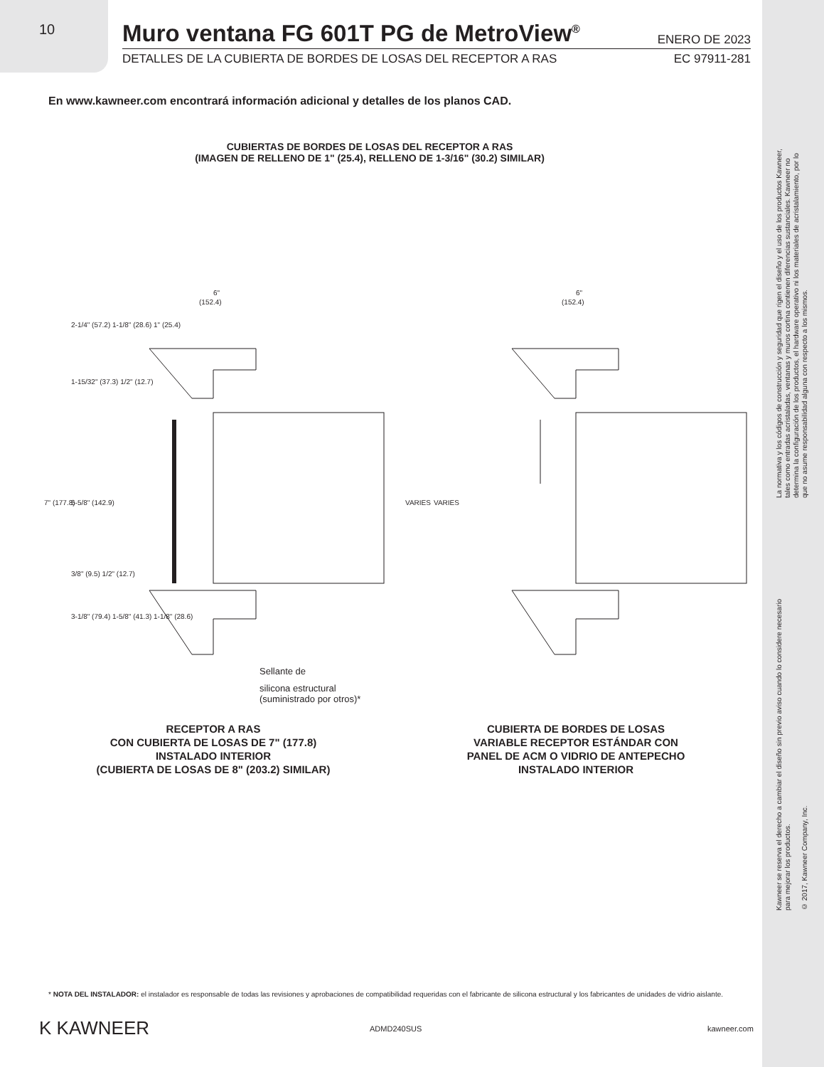10
Muro ventana FG 601T PG de MetroView<sup>®</sup>
ENERO DE 2023
DETALLES DE LA CUBIERTA DE BORDES DE LOSAS DEL RECEPTOR A RAS EC 97911-281
En www.kawneer.com encontrará información adicional y detalles de los planos CAD.
CUBIERTAS DE BORDES DE LOSAS DEL RECEPTOR A RAS
(IMAGEN DE RELLENO DE 1" (25.4), RELLENO DE 1-3/16" (30.2) SIMILAR)
6"
(152.4)
6"
(152.4)
7" (177.8)
5-5/8" (142.9)
VARIES
VARIES
1-15/32" (37.3) 1/2" (12.7)
2-1/4" (57.2) 1-1/8" (28.6) 1" (25.4)
3/8" (9.5) 1/2" (12.7)
3-1/8" (79.4) 1-5/8" (41.3) 1-1/8" (28.6)
Sellante de
silicona estructural
(suministrado por otros)*
RECEPTOR A RAS
CON CUBIERTA DE LOSAS DE 7" (177.8)
INSTALADO INTERIOR
(CUBIERTA DE LOSAS DE 8" (203.2) SIMILAR)
CUBIERTA DE BORDES DE LOSAS
VARIABLE RECEPTOR ESTÁNDAR CON
PANEL DE ACM O VIDRIO DE ANTEPECHO
INSTALADO INTERIOR
La normativa y los códigos de construcción y seguridad que rigen el diseño y el uso de los productos Kawneer, tales como entradas acristaladas, ventanas y muros cortina contienen diferencias sustanciales. Kawneer no determina la configuración de los productos, el hardware operativo ni los materiales de acristalamiento, por lo que no asume responsabilidad alguna con respecto a los mismos.
Kawneer se reserva el derecho a cambiar el diseño sin previo aviso cuando lo considere necesario para mejorar los productos.
© 2017, Kawneer Company, Inc.
* NOTA DEL INSTALADOR: el instalador es responsable de todas las revisiones y aprobaciones de compatibilidad requeridas con el fabricante de silicona estructural y los fabricantes de unidades de vidrio aislante.
K KAWNEER ADMD240SUS kawneer.com